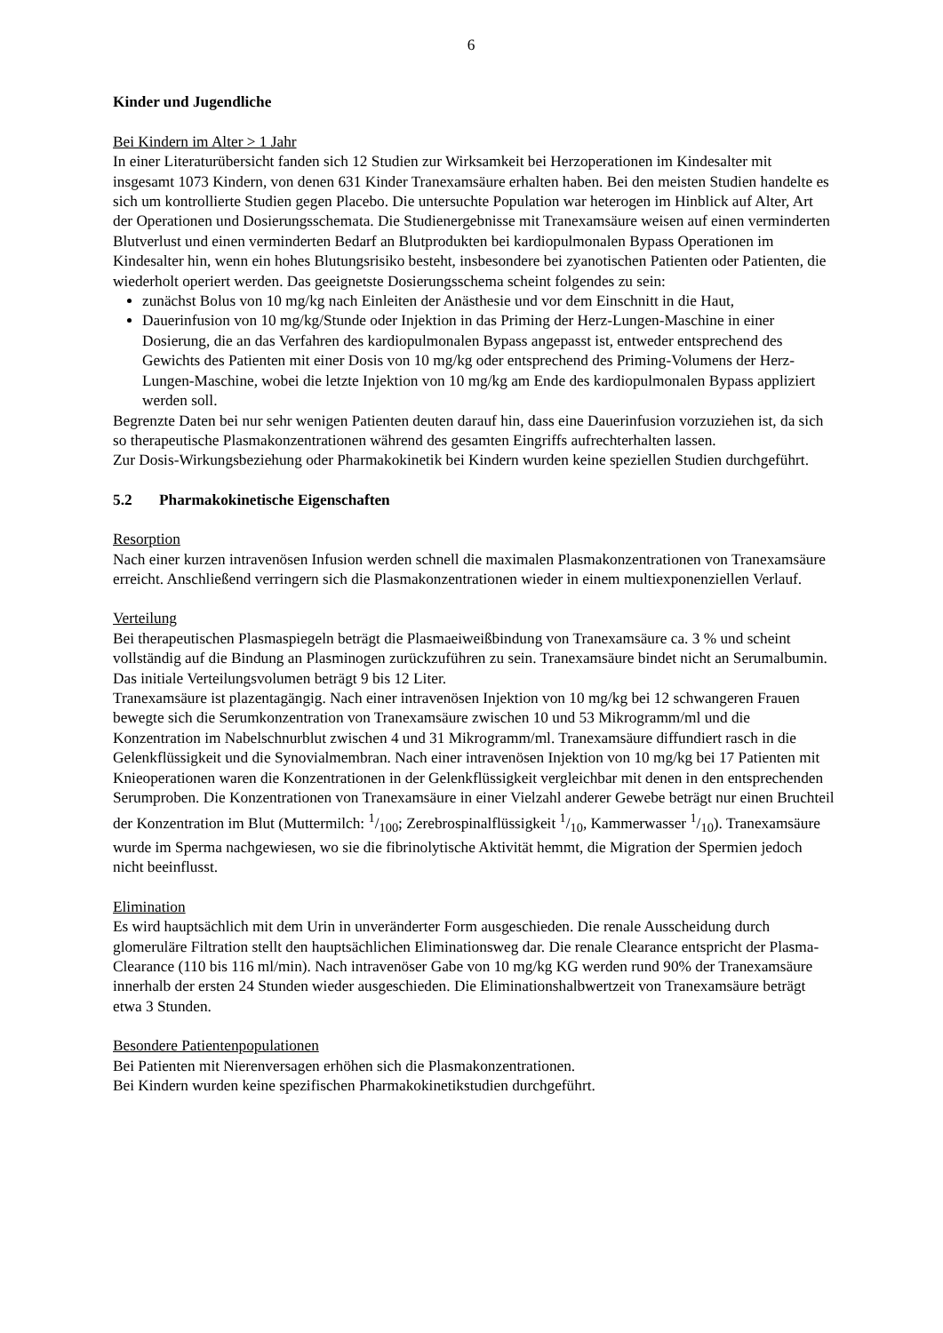6
Kinder und Jugendliche
Bei Kindern im Alter > 1 Jahr
In einer Literaturübersicht fanden sich 12 Studien zur Wirksamkeit bei Herzoperationen im Kindesalter mit insgesamt 1073 Kindern, von denen 631 Kinder Tranexamsäure erhalten haben. Bei den meisten Studien handelte es sich um kontrollierte Studien gegen Placebo. Die untersuchte Population war heterogen im Hinblick auf Alter, Art der Operationen und Dosierungsschemata. Die Studienergebnisse mit Tranexamsäure weisen auf einen verminderten Blutverlust und einen verminderten Bedarf an Blutprodukten bei kardiopulmonalen Bypass Operationen im Kindesalter hin, wenn ein hohes Blutungsrisiko besteht, insbesondere bei zyanotischen Patienten oder Patienten, die wiederholt operiert werden. Das geeignetste Dosierungsschema scheint folgendes zu sein:
zunächst Bolus von 10 mg/kg nach Einleiten der Anästhesie und vor dem Einschnitt in die Haut,
Dauerinfusion von 10 mg/kg/Stunde oder Injektion in das Priming der Herz-Lungen-Maschine in einer Dosierung, die an das Verfahren des kardiopulmonalen Bypass angepasst ist, entweder entsprechend des Gewichts des Patienten mit einer Dosis von 10 mg/kg oder entsprechend des Priming-Volumens der Herz-Lungen-Maschine, wobei die letzte Injektion von 10 mg/kg am Ende des kardiopulmonalen Bypass appliziert werden soll.
Begrenzte Daten bei nur sehr wenigen Patienten deuten darauf hin, dass eine Dauerinfusion vorzuziehen ist, da sich so therapeutische Plasmakonzentrationen während des gesamten Eingriffs aufrechterhalten lassen.
Zur Dosis-Wirkungsbeziehung oder Pharmakokinetik bei Kindern wurden keine speziellen Studien durchgeführt.
5.2 Pharmakokinetische Eigenschaften
Resorption
Nach einer kurzen intravenösen Infusion werden schnell die maximalen Plasmakonzentrationen von Tranexamsäure erreicht. Anschließend verringern sich die Plasmakonzentrationen wieder in einem multiexponenziellen Verlauf.
Verteilung
Bei therapeutischen Plasmaspiegeln beträgt die Plasmaeiweißbindung von Tranexamsäure ca. 3 % und scheint vollständig auf die Bindung an Plasminogen zurückzuführen zu sein. Tranexamsäure bindet nicht an Serumalbumin. Das initiale Verteilungsvolumen beträgt 9 bis 12 Liter.
Tranexamsäure ist plazentagängig. Nach einer intravenösen Injektion von 10 mg/kg bei 12 schwangeren Frauen bewegte sich die Serumkonzentration von Tranexamsäure zwischen 10 und 53 Mikrogramm/ml und die Konzentration im Nabelschnurblut zwischen 4 und 31 Mikrogramm/ml. Tranexamsäure diffundiert rasch in die Gelenkflüssigkeit und die Synovialmembran. Nach einer intravenösen Injektion von 10 mg/kg bei 17 Patienten mit Knieoperationen waren die Konzentrationen in der Gelenkflüssigkeit vergleichbar mit denen in den entsprechenden Serumproben. Die Konzentrationen von Tranexamsäure in einer Vielzahl anderer Gewebe beträgt nur einen Bruchteil der Konzentration im Blut (Muttermilch: 1/100; Zerebrospinalflüssigkeit 1/10, Kammerwasser 1/10). Tranexamsäure wurde im Sperma nachgewiesen, wo sie die fibrinolytische Aktivität hemmt, die Migration der Spermien jedoch nicht beeinflusst.
Elimination
Es wird hauptsächlich mit dem Urin in unveränderter Form ausgeschieden. Die renale Ausscheidung durch glomeruläre Filtration stellt den hauptsächlichen Eliminationsweg dar. Die renale Clearance entspricht der Plasma-Clearance (110 bis 116 ml/min). Nach intravenöser Gabe von 10 mg/kg KG werden rund 90% der Tranexamsäure innerhalb der ersten 24 Stunden wieder ausgeschieden. Die Eliminationshalbwertzeit von Tranexamsäure beträgt etwa 3 Stunden.
Besondere Patientenpopulationen
Bei Patienten mit Nierenversagen erhöhen sich die Plasmakonzentrationen.
Bei Kindern wurden keine spezifischen Pharmakokinetikstudien durchgeführt.